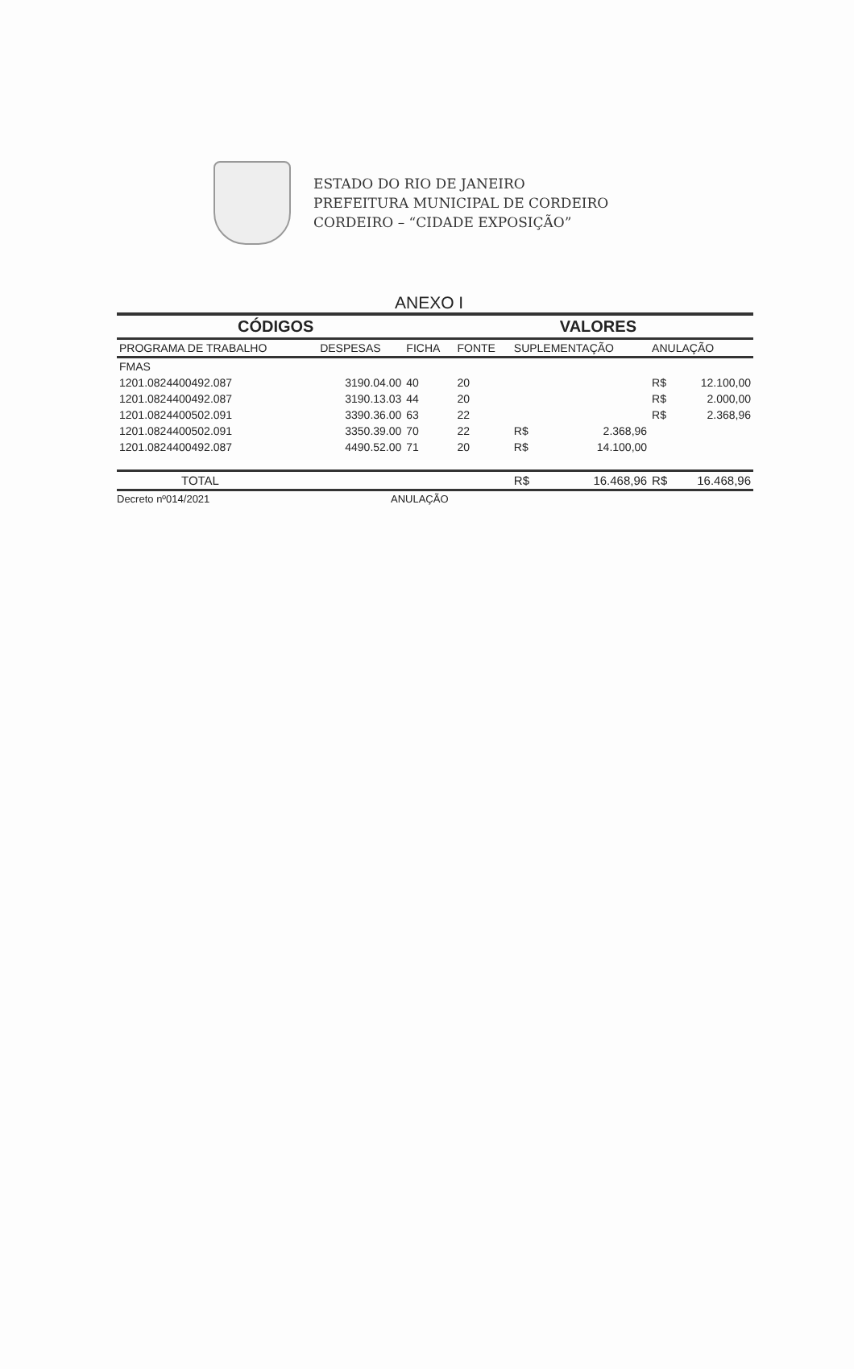ESTADO DO RIO DE JANEIRO
PREFEITURA MUNICIPAL DE CORDEIRO
CORDEIRO – “CIDADE EXPOSIÇÃO”
ANEXO I
| CÓDIGOS | | | | VALORES | | | |
| --- | --- | --- | --- | --- | --- | --- | --- |
| PROGRAMA DE TRABALHO | DESPESAS | FICHA | FONTE | SUPLEMENTAÇÃO | | ANULAÇÃO | |
| FMAS | | | | | | | |
| 1201.0824400492.087 | 3190.04.00 | 40 | 20 | | | R$ | 12.100,00 |
| 1201.0824400492.087 | 3190.13.03 | 44 | 20 | | | R$ | 2.000,00 |
| 1201.0824400502.091 | 3390.36.00 | 63 | 22 | | | R$ | 2.368,96 |
| 1201.0824400502.091 | 3350.39.00 | 70 | 22 | R$ | 2.368,96 | | |
| 1201.0824400492.087 | 4490.52.00 | 71 | 20 | R$ | 14.100,00 | | |
| TOTAL | | | | R$ | 16.468,96 | R$ | 16.468,96 |
Decreto nº014/2021 ANULAÇÃO